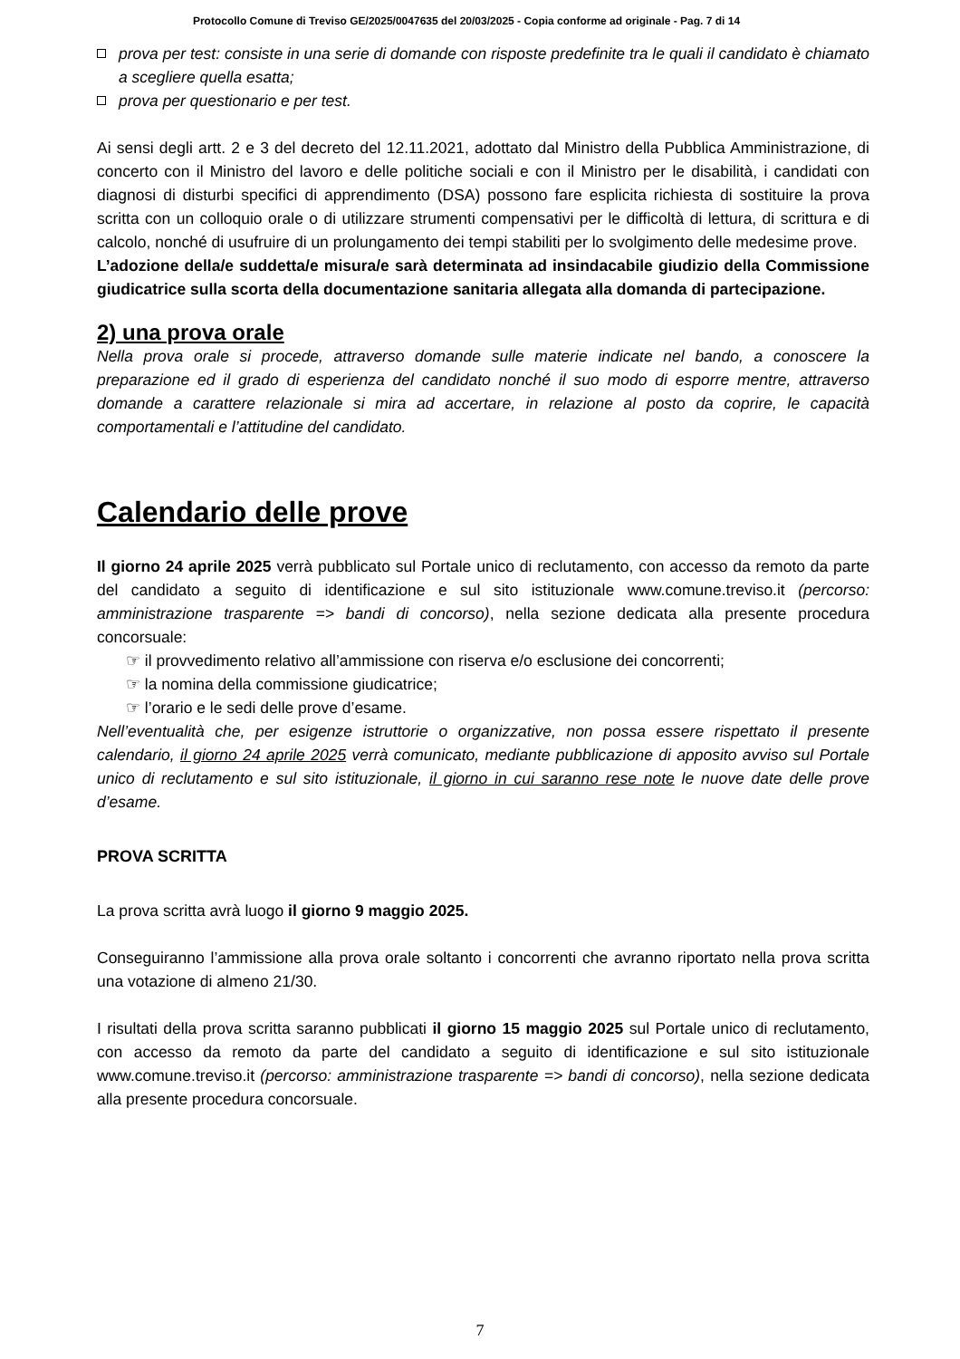Protocollo Comune di Treviso GE/2025/0047635 del 20/03/2025 - Copia conforme ad originale - Pag. 7 di 14
prova per test: consiste in una serie di domande con risposte predefinite tra le quali il candidato è chiamato a scegliere quella esatta;
prova per questionario e per test.
Ai sensi degli artt. 2 e 3 del decreto del 12.11.2021, adottato dal Ministro della Pubblica Amministrazione, di concerto con il Ministro del lavoro e delle politiche sociali e con il Ministro per le disabilità, i candidati con diagnosi di disturbi specifici di apprendimento (DSA) possono fare esplicita richiesta di sostituire la prova scritta con un colloquio orale o di utilizzare strumenti compensativi per le difficoltà di lettura, di scrittura e di calcolo, nonché di usufruire di un prolungamento dei tempi stabiliti per lo svolgimento delle medesime prove.
L’adozione della/e suddetta/e misura/e sarà determinata ad insindacabile giudizio della Commissione giudicatrice sulla scorta della documentazione sanitaria allegata alla domanda di partecipazione.
2) una prova orale
Nella prova orale si procede, attraverso domande sulle materie indicate nel bando, a conoscere la preparazione ed il grado di esperienza del candidato nonché il suo modo di esporre mentre, attraverso domande a carattere relazionale si mira ad accertare, in relazione al posto da coprire, le capacità comportamentali e l’attitudine del candidato.
Calendario delle prove
Il giorno 24 aprile 2025 verrà pubblicato sul Portale unico di reclutamento, con accesso da remoto da parte del candidato a seguito di identificazione e sul sito istituzionale www.comune.treviso.it (percorso: amministrazione trasparente => bandi di concorso), nella sezione dedicata alla presente procedura concorsuale:
☞ il provvedimento relativo all’ammissione con riserva e/o esclusione dei concorrenti;
☞ la nomina della commissione giudicatrice;
☞ l’orario e le sedi delle prove d’esame.
Nell’eventualità che, per esigenze istruttorie o organizzative, non possa essere rispettato il presente calendario, il giorno 24 aprile 2025 verrà comunicato, mediante pubblicazione di apposito avviso sul Portale unico di reclutamento e sul sito istituzionale, il giorno in cui saranno rese note le nuove date delle prove d’esame.
PROVA SCRITTA
La prova scritta avrà luogo il giorno 9 maggio 2025.
Conseguiranno l’ammissione alla prova orale soltanto i concorrenti che avranno riportato nella prova scritta una votazione di almeno 21/30.
I risultati della prova scritta saranno pubblicati il giorno 15 maggio 2025 sul Portale unico di reclutamento, con accesso da remoto da parte del candidato a seguito di identificazione e sul sito istituzionale www.comune.treviso.it (percorso: amministrazione trasparente => bandi di concorso), nella sezione dedicata alla presente procedura concorsuale.
7